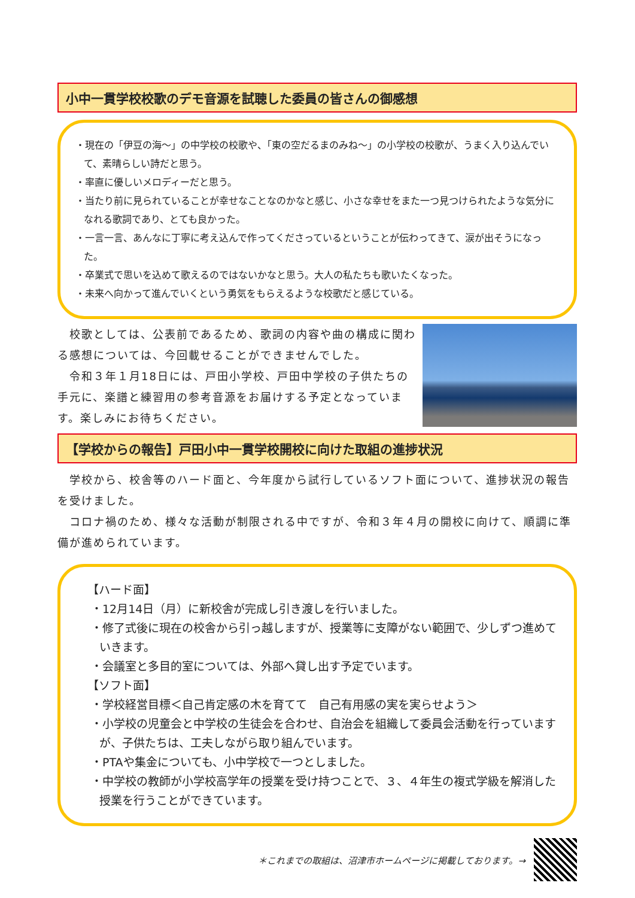小中一貫学校校歌のデモ音源を試聴した委員の皆さんの御感想
・現在の「伊豆の海～」の中学校の校歌や、「東の空だるまのみね～」の小学校の校歌が、うまく入り込んでいて、素晴らしい詩だと思う。
・率直に優しいメロディーだと思う。
・当たり前に見られていることが幸せなことなのかなと感じ、小さな幸せをまた一つ見つけられたような気分になれる歌詞であり、とても良かった。
・一言一言、あんなに丁寧に考え込んで作ってくださっているということが伝わってきて、涙が出そうになった。
・卒業式で思いを込めて歌えるのではないかなと思う。大人の私たちも歌いたくなった。
・未来へ向かって進んでいくという勇気をもらえるような校歌だと感じている。
校歌としては、公表前であるため、歌詞の内容や曲の構成に関わる感想については、今回載せることができませんでした。
令和３年１月18日には、戸田小学校、戸田中学校の子供たちの手元に、楽譜と練習用の参考音源をお届けする予定となっています。楽しみにお待ちください。
【学校からの報告】戸田小中一貫学校開校に向けた取組の進捗状況
学校から、校舎等のハード面と、今年度から試行しているソフト面について、進捗状況の報告を受けました。
コロナ禍のため、様々な活動が制限される中ですが、令和３年４月の開校に向けて、順調に準備が進められています。
【ハード面】
・12月14日（月）に新校舎が完成し引き渡しを行いました。
・修了式後に現在の校舎から引っ越しますが、授業等に支障がない範囲で、少しずつ進めていきます。
・会議室と多目的室については、外部へ貸し出す予定でいます。
【ソフト面】
・学校経営目標＜自己肯定感の木を育てて　自己有用感の実を実らせよう＞
・小学校の児童会と中学校の生徒会を合わせ、自治会を組織して委員会活動を行っていますが、子供たちは、工夫しながら取り組んでいます。
・PTAや集金についても、小中学校で一つとしました。
・中学校の教師が小学校高学年の授業を受け持つことで、３、４年生の複式学級を解消した授業を行うことができています。
＊これまでの取組は、沼津市ホームページに掲載しております。→